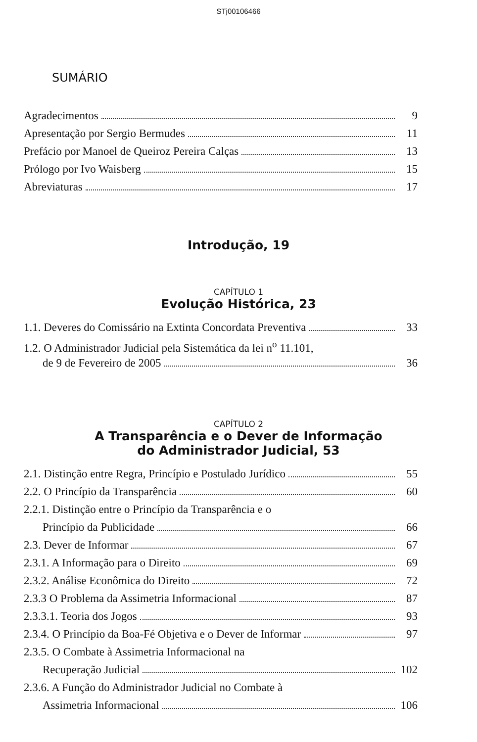STj00106466
SUMÁRIO
Agradecimentos 9
Apresentação por Sergio Bermudes 11
Prefácio por Manoel de Queiroz Pereira Calças 13
Prólogo por Ivo Waisberg 15
Abreviaturas 17
Introdução, 19
CAPÍTULO 1
Evolução Histórica, 23
1.1. Deveres do Comissário na Extinta Concordata Preventiva 33
1.2. O Administrador Judicial pela Sistemática da lei n<sup>o</sup> 11.101,
de 9 de Fevereiro de 2005 36
CAPÍTULO 2
A Transparência e o Dever de Informação
do Administrador Judicial, 53
2.1. Distinção entre Regra, Princípio e Postulado Jurídico 55
2.2. O Princípio da Transparência 60
2.2.1. Distinção entre o Princípio da Transparência e o
Princípio da Publicidade 66
2.3. Dever de Informar 67
2.3.1. A Informação para o Direito 69
2.3.2. Análise Econômica do Direito 72
2.3.3 O Problema da Assimetria Informacional 87
2.3.3.1. Teoria dos Jogos 93
2.3.4. O Princípio da Boa-Fé Objetiva e o Dever de Informar 97
2.3.5. O Combate à Assimetria Informacional na
Recuperação Judicial 102
2.3.6. A Função do Administrador Judicial no Combate à
Assimetria Informacional 106